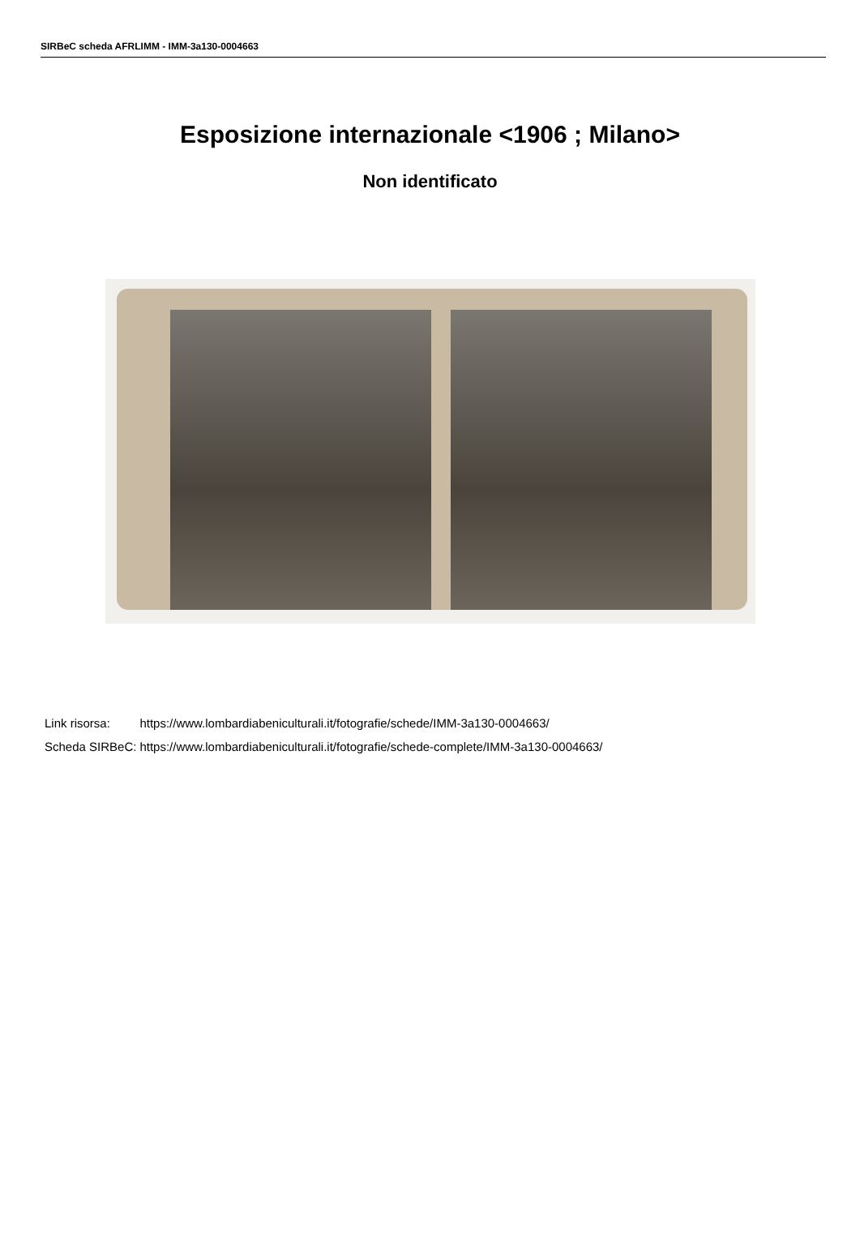SIRBeC scheda AFRLIMM - IMM-3a130-0004663
Esposizione internazionale <1906 ; Milano>
Non identificato
| Link risorsa: | https://www.lombardiabeniculturali.it/fotografie/schede/IMM-3a130-0004663/ |
| Scheda SIRBeC: | https://www.lombardiabeniculturali.it/fotografie/schede-complete/IMM-3a130-0004663/ |